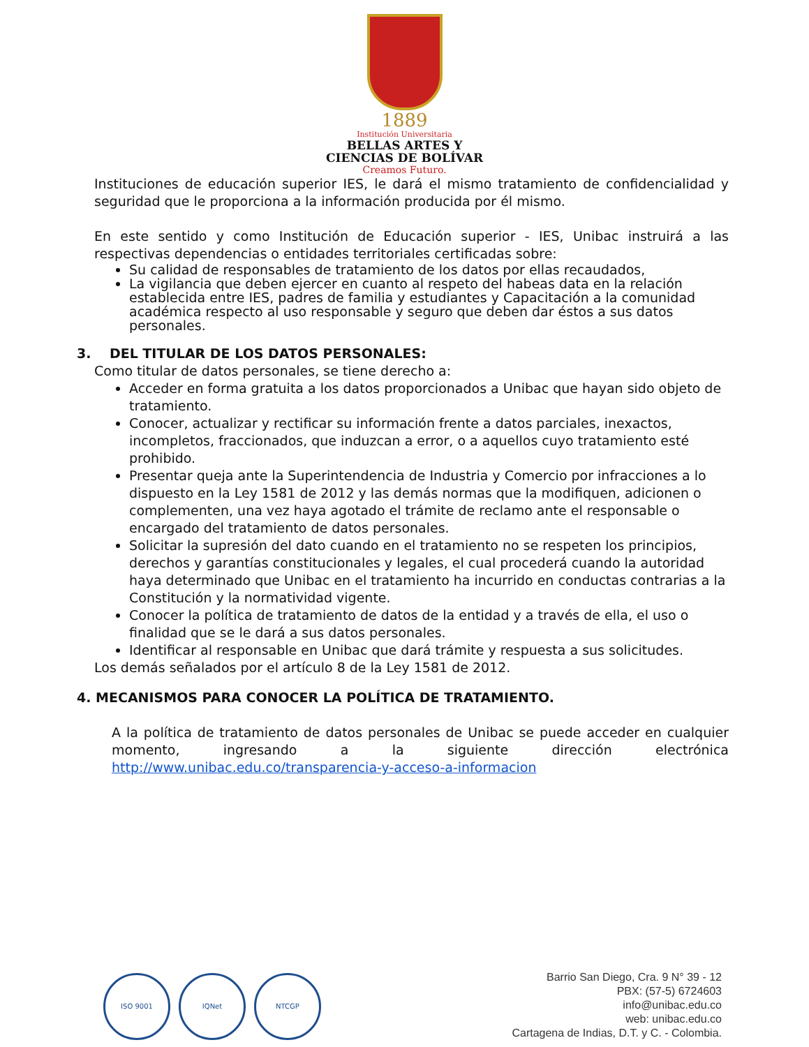1889
Institución Universitaria
BELLAS ARTES Y
CIENCIAS DE BOLÍVAR
Creamos Futuro.
Instituciones de educación superior IES, le dará el mismo tratamiento de confidencialidad y seguridad que le proporciona a la información producida por él mismo.
En este sentido y como Institución de Educación superior - IES, Unibac instruirá a las respectivas dependencias o entidades territoriales certificadas sobre:
Su calidad de responsables de tratamiento de los datos por ellas recaudados,
La vigilancia que deben ejercer en cuanto al respeto del habeas data en la relación establecida entre IES, padres de familia y estudiantes y Capacitación a la comunidad académica respecto al uso responsable y seguro que deben dar éstos a sus datos personales.
3. DEL TITULAR DE LOS DATOS PERSONALES:
Como titular de datos personales, se tiene derecho a:
Acceder en forma gratuita a los datos proporcionados a Unibac que hayan sido objeto de tratamiento.
Conocer, actualizar y rectificar su información frente a datos parciales, inexactos, incompletos, fraccionados, que induzcan a error, o a aquellos cuyo tratamiento esté prohibido.
Presentar queja ante la Superintendencia de Industria y Comercio por infracciones a lo dispuesto en la Ley 1581 de 2012 y las demás normas que la modifiquen, adicionen o complementen, una vez haya agotado el trámite de reclamo ante el responsable o encargado del tratamiento de datos personales.
Solicitar la supresión del dato cuando en el tratamiento no se respeten los principios, derechos y garantías constitucionales y legales, el cual procederá cuando la autoridad haya determinado que Unibac en el tratamiento ha incurrido en conductas contrarias a la Constitución y la normatividad vigente.
Conocer la política de tratamiento de datos de la entidad y a través de ella, el uso o finalidad que se le dará a sus datos personales.
Identificar al responsable en Unibac que dará trámite y respuesta a sus solicitudes.
Los demás señalados por el artículo 8 de la Ley 1581 de 2012.
4. MECANISMOS PARA CONOCER LA POLÍTICA DE TRATAMIENTO.
A la política de tratamiento de datos personales de Unibac se puede acceder en cualquier momento, ingresando a la siguiente dirección electrónica http://www.unibac.edu.co/transparencia-y-acceso-a-informacion
ISO 9001 IQNet NTCGP
Barrio San Diego, Cra. 9 N° 39 - 12
PBX: (57-5) 6724603
info@unibac.edu.co
web: unibac.edu.co
Cartagena de Indias, D.T. y C. - Colombia.